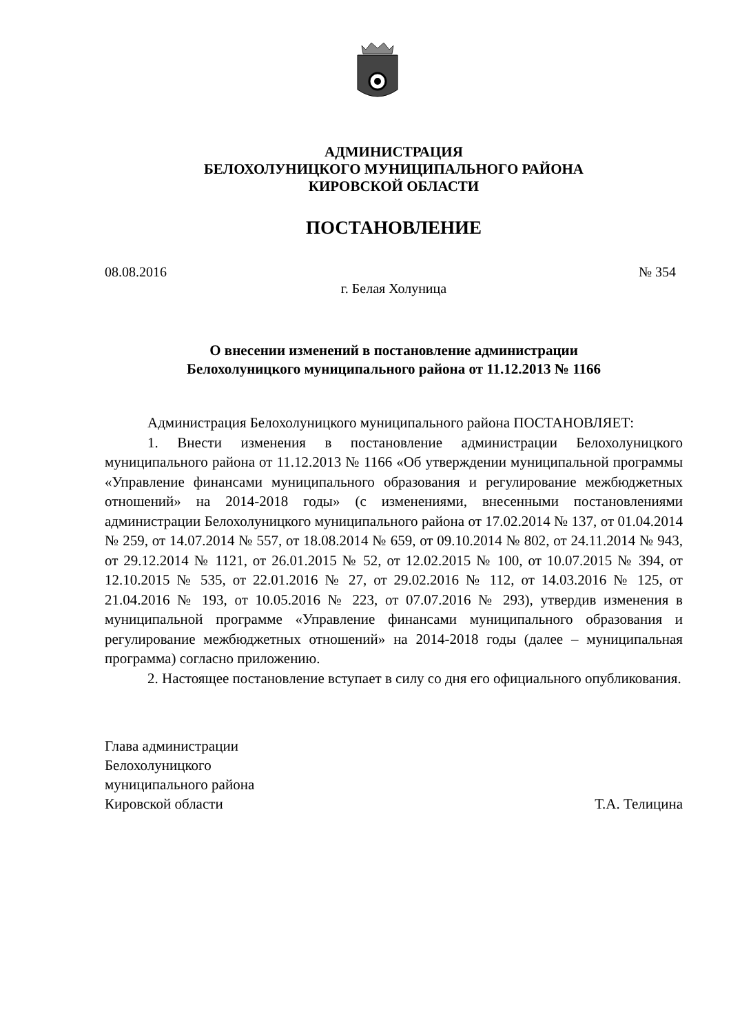АДМИНИСТРАЦИЯ
БЕЛОХОЛУНИЦКОГО МУНИЦИПАЛЬНОГО РАЙОНА
КИРОВСКОЙ ОБЛАСТИ
ПОСТАНОВЛЕНИЕ
08.08.2016 № 354
г. Белая Холуница
О внесении изменений в постановление администрации
Белохолуницкого муниципального района от 11.12.2013 № 1166
Администрация Белохолуницкого муниципального района ПОСТАНОВЛЯЕТ:
1. Внести изменения в постановление администрации Белохолуницкого муниципального района от 11.12.2013 № 1166 «Об утверждении муниципальной программы «Управление финансами муниципального образования и регулирование межбюджетных отношений» на 2014-2018 годы» (с изменениями, внесенными постановлениями администрации Белохолуницкого муниципального района от 17.02.2014 № 137, от 01.04.2014 № 259, от 14.07.2014 № 557, от 18.08.2014 № 659, от 09.10.2014 № 802, от 24.11.2014 № 943, от 29.12.2014 № 1121, от 26.01.2015 № 52, от 12.02.2015 № 100, от 10.07.2015 № 394, от 12.10.2015 № 535, от 22.01.2016 № 27, от 29.02.2016 № 112, от 14.03.2016 № 125, от 21.04.2016 № 193, от 10.05.2016 № 223, от 07.07.2016 № 293), утвердив изменения в муниципальной программе «Управление финансами муниципального образования и регулирование межбюджетных отношений» на 2014-2018 годы (далее – муниципальная программа) согласно приложению.
2. Настоящее постановление вступает в силу со дня его официального опубликования.
Глава администрации
Белохолуницкого
муниципального района
Кировской области Т.А. Телицина